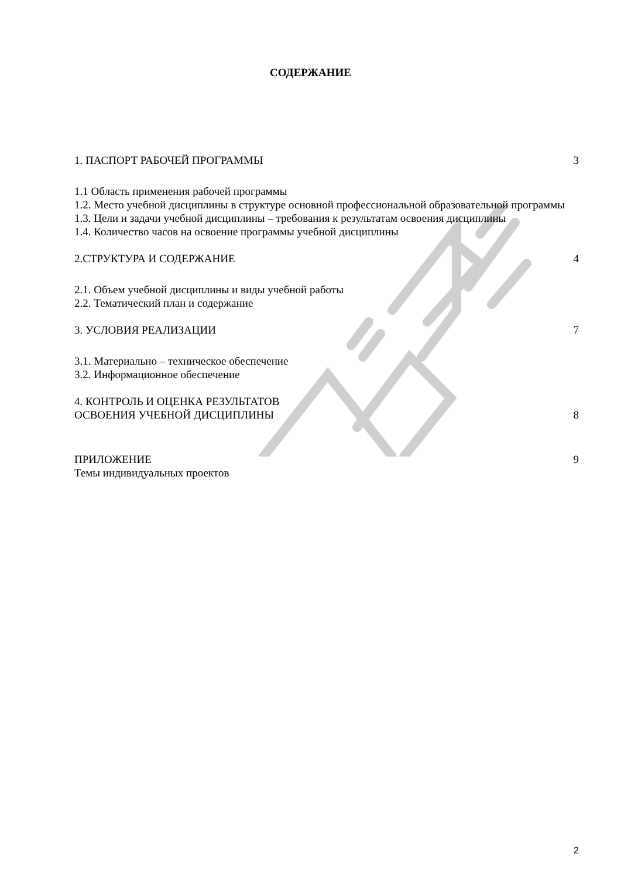СОДЕРЖАНИЕ
1. ПАСПОРТ РАБОЧЕЙ ПРОГРАММЫ 3
1.1 Область применения рабочей программы
1.2. Место учебной дисциплины в структуре основной профессиональной образовательной программы
1.3. Цели и задачи учебной дисциплины – требования к результатам освоения дисциплины
1.4. Количество часов на освоение программы учебной дисциплины
2.СТРУКТУРА И СОДЕРЖАНИЕ 4
2.1. Объем учебной дисциплины и виды учебной работы
2.2. Тематический план и содержание
3. УСЛОВИЯ РЕАЛИЗАЦИИ 7
3.1. Материально – техническое обеспечение
3.2. Информационное обеспечение
4. КОНТРОЛЬ И ОЦЕНКА РЕЗУЛЬТАТОВ
ОСВОЕНИЯ УЧЕБНОЙ ДИСЦИПЛИНЫ 8
ПРИЛОЖЕНИЕ 9
Темы индивидуальных проектов
2